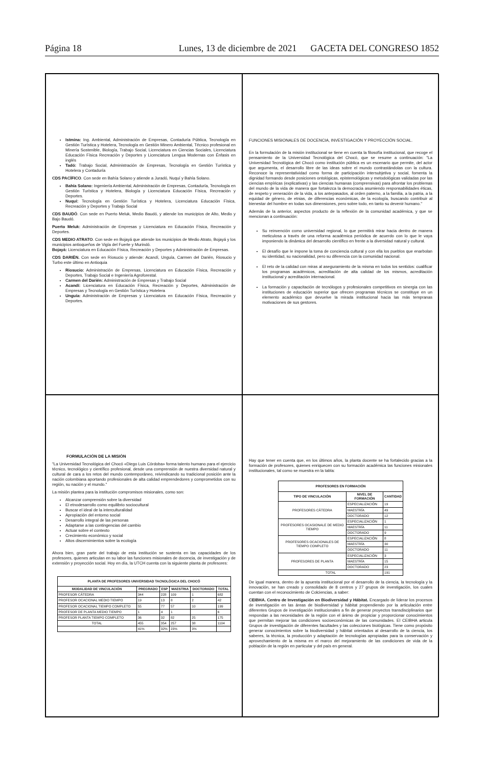Página 18 Lunes, 13 de diciembre de 2021 GACETA DEL CONGRESO 1852
Istmina: Ing. Ambiental, Administración de Empresas, Contaduría Pública, Tecnología en Gestión Turística y Hotelera, Tecnología en Gestión Minero Ambiental, Técnico profesional en Minería Sostenible, Biología, Trabajo Social, Licenciatura en Ciencias Sociales, Licenciatura Educación Física Recreación y Deportes y Licenciatura Lengua Modernas con Énfasis en inglés
Tadó: Trabajo Social, Administración de Empresas, Tecnología en Gestión Turística y Hotelera y Contaduría
CDS PACÍFICO. Con sede en Bahía Solano y atiende a Juradó, Nuquí y Bahía Solano.
Bahía Solano: Ingeniería Ambiental, Administración de Empresas, Contaduría, Tecnología en Gestión Turística y Hotelera, Biología y Licenciatura Educación Física, Recreación y Deportes.
Nuquí: Tecnología en Gestión Turística y Hotelera, Licenciatura Educación Física, Recreación y Deportes y Trabajo Social
CDS BAUDÓ. Con sede en Puerto Meluk, Medio Baudó, y atiende los municipios de Alto, Medio y Bajo Baudó.
Puerto Meluk: Administración de Empresas y Licenciatura en Educación Física, Recreación y Deportes.
CDS MEDIO ATRATO. Con sede en Bojayá que atiende los municipios de Medio Atrato, Bojayá y los municipios antioqueños de Vigía del Fuerte y Murindó.
Bojayá: Licenciatura en Educación Física, Recreación y Deportes y Administración de Empresas.
CDS DARIÉN. Con sede en Riosucio y atiende: Acandí, Unguía, Carmen del Darién, Riosucio y Turbo este último en Antioquia
Riosucio: Administración de Empresas, Licenciatura en Educación Física, Recreación y Deportes, Trabajo Social e Ingeniería Agroforestal.
Carmen del Darién: Administración de Empresas y Trabajo Social
Acandí: Licenciatura en Educación Física, Recreación y Deportes, Administración de Empresas y Tecnología en Gestión Turística y Hotelera
Unguía: Administración de Empresas y Licenciatura en Educación Física, Recreación y Deportes.
FUNCIONES MISIONALES DE DOCENCIA, INVESTIGACIÓN Y PROYECCIÓN SOCIAL.
En la formulación de la misión institucional se tiene en cuenta la filosofía institucional, que recoge el pensamiento de la Universidad Tecnológica del Chocó, que se resume a continuación: "La Universidad Tecnológica del Chocó como institución pública es un escenario que permite, del actor que argumenta, el desarrollo libre de las ideas sobre el mundo contrastándolas con la cultura. Reconoce la representatividad como forma de participación intersubjetiva y social, fomenta la dignidad formando desde posiciones ontológicas, epistemológicas y metodológicas validadas por las ciencias empíricas (explicativas) y las ciencias humanas (comprensivas) para afrontar los problemas del mundo de la vida de manera que fortalezca la democracia asumiendo responsabilidades éticas, de respeto y veneración de la vida, a los antepasados, al orden paterno, a la familia, a la patria, a la equidad de género, de etnias, de diferencias económicas, de la ecología, buscando contribuir al bienestar del hombre en todas sus dimensiones, pero sobre todo, en tanto su devenir humano."
Además de la anterior, aspectos producto de la reflexión de la comunidad académica, y que se mencionan a continuación:
Su reinvención como universidad regional, lo que permitirá mirar hacia dentro de manera meticulosa a través de una reforma académica periódica de acuerdo con lo que le vaya imponiendo la dinámica del desarrollo científico en frente a la diversidad natural y cultural.
El desafío que le impone la toma de conciencia cultural y con ella los pueblos que enarbolan su identidad, su nacionalidad, pero su diferencia con la comunidad nacional.
El reto de la calidad con miras al aseguramiento de la misma en todos los sentidos: cualificar los programas académicos, acreditación de alta calidad de los mismos, acreditación institucional y acreditación internacional.
La formación y capacitación de tecnólogos y profesionales competitivos en sinergia con las instituciones de educación superior que ofrecen programas técnicos se constituye en un elemento académico que devuelve la mirada institucional hacia las más tempranas motivaciones de sus gestores.
FORMULACIÓN DE LA MISIÓN
"La Universidad Tecnológica del Chocó «Diego Luis Córdoba» forma talento humano para el ejercicio técnico, tecnológico y científico profesional, desde una comprensión de nuestra diversidad natural y cultural de cara a los retos del mundo contemporáneo, reivindicando su tradicional posición ante la nación colombiana aportando profesionales de alta calidad emprendedores y comprometidos con su región, su nación y el mundo."
La misión plantea para la institución compromisos misionales, como son:
Alcanzar comprensión sobre la diversidad
El etnodesarrollo como equilibrio sociocultural
Buscar el ideal de la interculturalidad
Apropiación del entorno social
Desarrollo integral de las personas
Adaptarse a las contingencias del cambio
Actuar sobre el contexto
Crecimiento económico y social
Altos discernimientos sobre la ecología
Ahora bien, gran parte del trabajo de esta institución se sustenta en las capacidades de los profesores, quienes articulan en su labor las funciones misionales de docencia, de investigación y de extensión y proyección social. Hoy en día, la UTCH cuenta con la siguiente planta de profesores:
| PLANTA DE PROFESORES UNIVERSIDAD TACNOLÓGICA DEL CHOCÓ | | | | | |
| --- | --- | --- | --- | --- | --- |
| MODALIDAD DE VINCULACIÓN | PREGRADO | ESP | MAESTRIA | DOCTORADO | TOTAL |
| PROFESOR CÁTEDRA | 344 | 228 | 109 | 1 | 682 |
| PROFESOR OCACIONAL MEDIO TIEMPO | 19 | 13 | 8 | 2 | 42 |
| PROFESOR OCACIONAL TIEMPO COMPLETO | 55 | 77 | 57 | 10 | 199 |
| PROFESOR DE PLANTA MEDIO TIEMPO | 1 | 4 | 1 | | 6 |
| PROFESOR PLANTA TIEMPO COMPLETO | 36 | 32 | 82 | 25 | 175 |
| TOTAL | 455 | 354 | 257 | 38 | 1104 |
| | 41% | 32% | 23% | 3% | |
Hay que tener en cuenta que, en los últimos años, la planta docente se ha fortalecido gracias a la formación de profesores, quienes enriquecen con su formación académica las funciones misionales institucionales, tal como se muestra en la tabla:
| PROFESORES EN FORMACIÓN | | |
| --- | --- | --- |
| TIPO DE VINCULACIÓN | NIVEL DE FORMACIÓN | CANTIDAD |
| PROFESORES CÁTEDRA | ESPECIALIZACIÓN | 19 |
| | MAESTRÍA | 49 |
| | DOCTORADO | 12 |
| PROFESORES OCASIONALE DE MEDIO TIEMPO | ESPECIALIZACIÓN | 1 |
| | MAESTRÍA | 11 |
| | DOCTORADO | 9 |
| PROFESORES OCACIONALES DE TIEMPO COMPLETO | ESPECIALIZACIÓN | 8 |
| | MAESTRÍA | 30 |
| | DOCTORADO | 11 |
| PROFESORES DE PLANTA | ESPECIALIZACIÓN | 3 |
| | MAESTRÍA | 15 |
| | DOCTORADO | 23 |
| TOTAL | | 191 |
De igual manera, dentro de la apuesta institucional por el desarrollo de la ciencia, la tecnología y la innovación, se han creado y consolidado de 8 centros y 27 grupos de investigación, los cuales cuentan con el reconocimiento de Colciencias, a saber:
CEIBHA. Centro de Investigación en Biodiversidad y Hábitat. Encargado de liderar los procesos de investigación en las áreas de biodiversidad y hábitat propendiendo por la articulación entre diferentes Grupos de investigación institucionales a fin de generar proyectos transdisciplinarios que respondan a las necesidades de la región con el ánimo de propiciar y proporcionar conocimientos que permitan mejorar las condiciones socioeconómicas de las comunidades. El CEIBHA articula Grupos de investigación de diferentes facultades y las colecciones biológicas. Tiene como propósito generar conocimientos sobre la biodiversidad y hábitat orientados al desarrollo de la ciencia, los saberes, la técnica, la producción y adaptación de tecnologías apropiadas para la conservación y aprovechamiento de la misma en el marco del mejoramiento de las condiciones de vida de la población de la región en particular y del país en general.